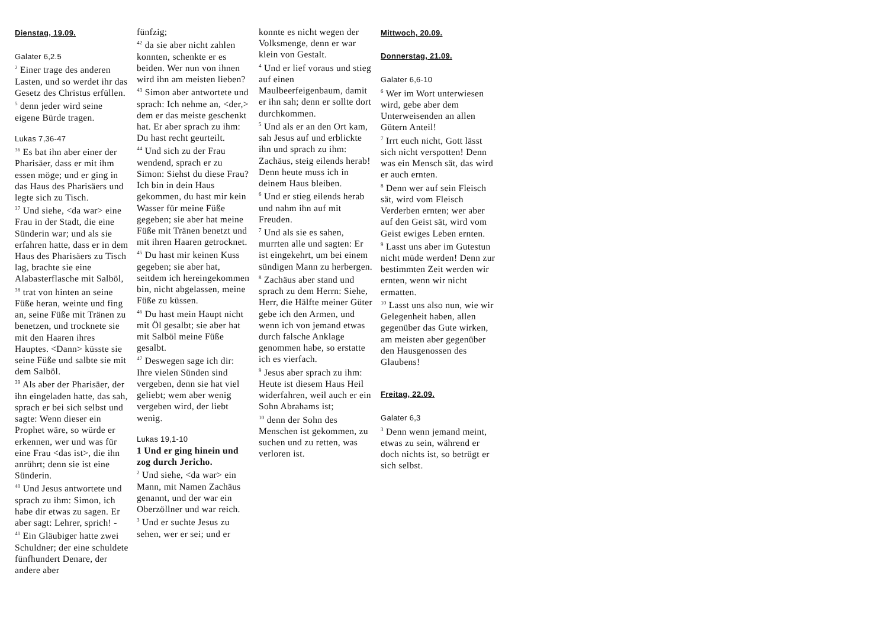Dienstag, 19.09.
Galater 6,2.5
<sup>2</sup> Einer trage des anderen Lasten, und so werdet ihr das Gesetz des Christus erfüllen.
<sup>5</sup> denn jeder wird seine eigene Bürde tragen.
Lukas 7,36-47
<sup>36</sup> Es bat ihn aber einer der Pharisäer, dass er mit ihm essen möge; und er ging in das Haus des Pharisäers und legte sich zu Tisch.
<sup>37</sup> Und siehe, <da war> eine Frau in der Stadt, die eine Sünderin war; und als sie erfahren hatte, dass er in dem Haus des Pharisäers zu Tisch lag, brachte sie eine Alabasterflasche mit Salböl,
<sup>38</sup> trat von hinten an seine Füße heran, weinte und fing an, seine Füße mit Tränen zu benetzen, und trocknete sie mit den Haaren ihres Hauptes. <Dann> küsste sie seine Füße und salbte sie mit dem Salböl.
<sup>39</sup> Als aber der Pharisäer, der ihn eingeladen hatte, das sah, sprach er bei sich selbst und sagte: Wenn dieser ein Prophet wäre, so würde er erkennen, wer und was für eine Frau <das ist>, die ihn anrührt; denn sie ist eine Sünderin.
<sup>40</sup> Und Jesus antwortete und sprach zu ihm: Simon, ich habe dir etwas zu sagen. Er aber sagt: Lehrer, sprich! -
<sup>41</sup> Ein Gläubiger hatte zwei Schuldner; der eine schuldete fünfhundert Denare, der andere aber
fünfzig;
<sup>42</sup> da sie aber nicht zahlen konnten, schenkte er es beiden. Wer nun von ihnen wird ihn am meisten lieben?
<sup>43</sup> Simon aber antwortete und sprach: Ich nehme an, <der,> dem er das meiste geschenkt hat. Er aber sprach zu ihm: Du hast recht geurteilt.
<sup>44</sup> Und sich zu der Frau wendend, sprach er zu Simon: Siehst du diese Frau? Ich bin in dein Haus gekommen, du hast mir kein Wasser für meine Füße gegeben; sie aber hat meine Füße mit Tränen benetzt und mit ihren Haaren getrocknet.
<sup>45</sup> Du hast mir keinen Kuss gegeben; sie aber hat, seitdem ich hereingekommen bin, nicht abgelassen, meine Füße zu küssen.
<sup>46</sup> Du hast mein Haupt nicht mit Öl gesalbt; sie aber hat mit Salböl meine Füße gesalbt.
<sup>47</sup> Deswegen sage ich dir: Ihre vielen Sünden sind vergeben, denn sie hat viel geliebt; wem aber wenig vergeben wird, der liebt wenig.
Lukas 19,1-10
1 Und er ging hinein und zog durch Jericho.
<sup>2</sup> Und siehe, <da war> ein Mann, mit Namen Zachäus genannt, und der war ein Oberzöllner und war reich.
<sup>3</sup> Und er suchte Jesus zu sehen, wer er sei; und er
konnte es nicht wegen der Volksmenge, denn er war klein von Gestalt.
<sup>4</sup> Und er lief voraus und stieg auf einen Maulbeerfeigenbaum, damit er ihn sah; denn er sollte dort durchkommen.
<sup>5</sup> Und als er an den Ort kam, sah Jesus auf und erblickte ihn und sprach zu ihm: Zachäus, steig eilends herab! Denn heute muss ich in deinem Haus bleiben.
<sup>6</sup> Und er stieg eilends herab und nahm ihn auf mit Freuden.
<sup>7</sup> Und als sie es sahen, murrten alle und sagten: Er ist eingekehrt, um bei einem sündigen Mann zu herbergen.
<sup>8</sup> Zachäus aber stand und sprach zu dem Herrn: Siehe, Herr, die Hälfte meiner Güter gebe ich den Armen, und wenn ich von jemand etwas durch falsche Anklage genommen habe, so erstatte ich es vierfach.
<sup>9</sup> Jesus aber sprach zu ihm: Heute ist diesem Haus Heil widerfahren, weil auch er ein Sohn Abrahams ist;
<sup>10</sup> denn der Sohn des Menschen ist gekommen, zu suchen und zu retten, was verloren ist.
Mittwoch, 20.09.
Donnerstag, 21.09.
Galater 6,6-10
<sup>6</sup> Wer im Wort unterwiesen wird, gebe aber dem Unterweisenden an allen Gütern Anteil!
<sup>7</sup> Irrt euch nicht, Gott lässt sich nicht verspotten! Denn was ein Mensch sät, das wird er auch ernten.
<sup>8</sup> Denn wer auf sein Fleisch sät, wird vom Fleisch Verderben ernten; wer aber auf den Geist sät, wird vom Geist ewiges Leben ernten.
<sup>9</sup> Lasst uns aber im Gutestun nicht müde werden! Denn zur bestimmten Zeit werden wir ernten, wenn wir nicht ermatten.
<sup>10</sup> Lasst uns also nun, wie wir Gelegenheit haben, allen gegenüber das Gute wirken, am meisten aber gegenüber den Hausgenossen des Glaubens!
Freitag, 22.09.
Galater 6,3
<sup>3</sup> Denn wenn jemand meint, etwas zu sein, während er doch nichts ist, so betrügt er sich selbst.